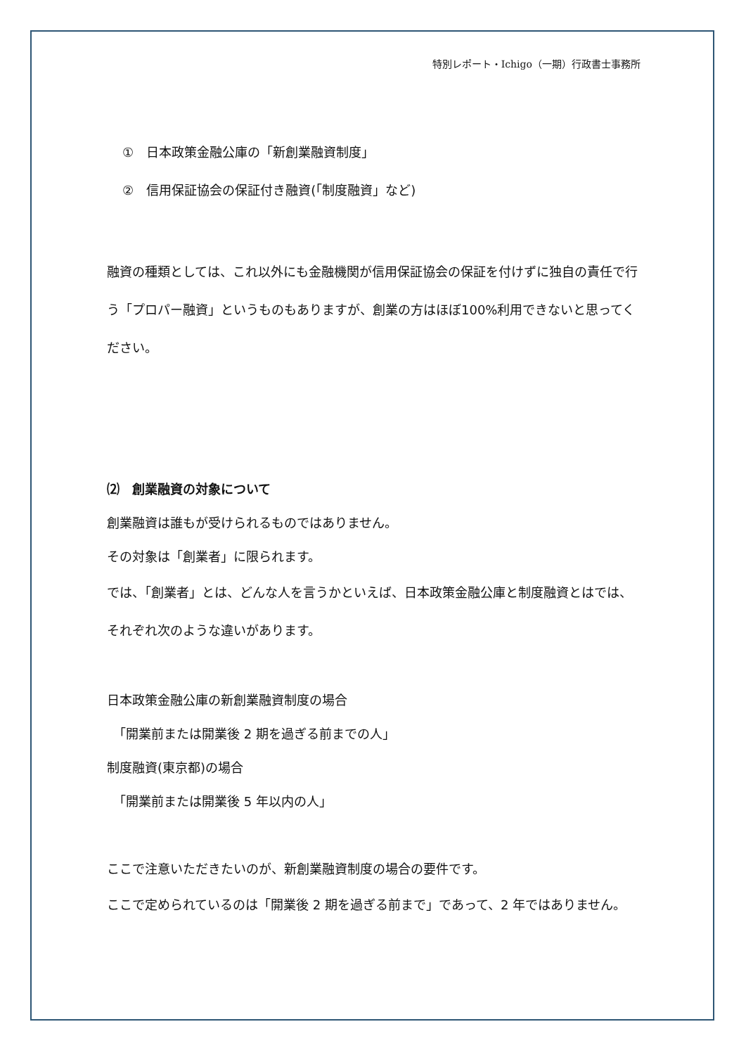特別レポート・Ichigo（一期）行政書士事務所
①　日本政策金融公庫の「新創業融資制度」
②　信用保証協会の保証付き融資(「制度融資」など)
融資の種類としては、これ以外にも金融機関が信用保証協会の保証を付けずに独自の責任で行う「プロパー融資」というものもありますが、創業の方はほぼ100%利用できないと思ってください。
⑵　創業融資の対象について
創業融資は誰もが受けられるものではありません。
その対象は「創業者」に限られます。
では、「創業者」とは、どんな人を言うかといえば、日本政策金融公庫と制度融資とはでは、それぞれ次のような違いがあります。
日本政策金融公庫の新創業融資制度の場合
　「開業前または開業後 2 期を過ぎる前までの人」
制度融資(東京都)の場合
　「開業前または開業後 5 年以内の人」
ここで注意いただきたいのが、新創業融資制度の場合の要件です。
ここで定められているのは「開業後 2 期を過ぎる前まで」であって、2 年ではありません。